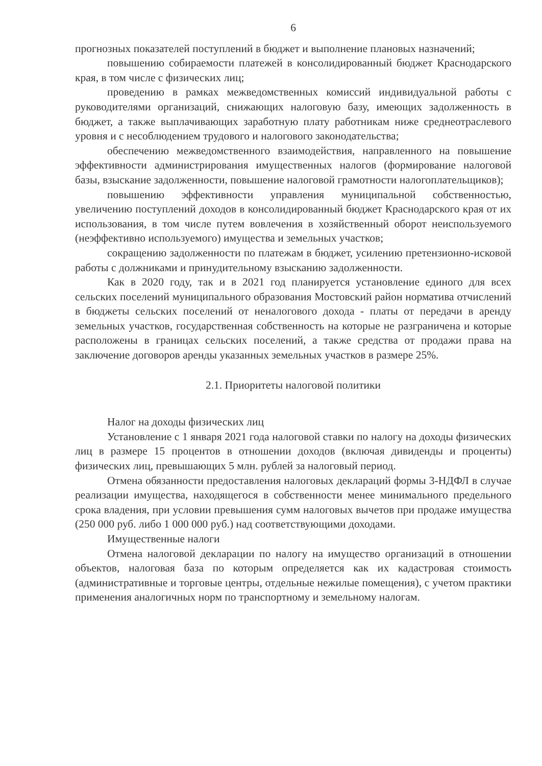6
прогнозных показателей поступлений в бюджет и выполнение плановых назначений;
повышению собираемости платежей в консолидированный бюджет Краснодарского края, в том числе с физических лиц;
проведению в рамках межведомственных комиссий индивидуальной работы с руководителями организаций, снижающих налоговую базу, имеющих задолженность в бюджет, а также выплачивающих заработную плату работникам ниже среднеотраслевого уровня и с несоблюдением трудового и налогового законодательства;
обеспечению межведомственного взаимодействия, направленного на повышение эффективности администрирования имущественных налогов (формирование налоговой базы, взыскание задолженности, повышение налоговой грамотности налогоплательщиков);
повышению эффективности управления муниципальной собственностью, увеличению поступлений доходов в консолидированный бюджет Краснодарского края от их использования, в том числе путем вовлечения в хозяйственный оборот неиспользуемого (неэффективно используемого) имущества и земельных участков;
сокращению задолженности по платежам в бюджет, усилению претензионно-исковой работы с должниками и принудительному взысканию задолженности.
Как в 2020 году, так и в 2021 год планируется установление единого для всех сельских поселений муниципального образования Мостовский район норматива отчислений в бюджеты сельских поселений от неналогового дохода - платы от передачи в аренду земельных участков, государственная собственность на которые не разграничена и которые расположены в границах сельских поселений, а также средства от продажи права на заключение договоров аренды указанных земельных участков в размере 25%.
2.1. Приоритеты налоговой политики
Налог на доходы физических лиц
Установление с 1 января 2021 года налоговой ставки по налогу на доходы физических лиц в размере 15 процентов в отношении доходов (включая дивиденды и проценты) физических лиц, превышающих 5 млн. рублей за налоговый период.
Отмена обязанности предоставления налоговых деклараций формы 3-НДФЛ в случае реализации имущества, находящегося в собственности менее минимального предельного срока владения, при условии превышения сумм налоговых вычетов при продаже имущества (250 000 руб. либо 1 000 000 руб.) над соответствующими доходами.
Имущественные налоги
Отмена налоговой декларации по налогу на имущество организаций в отношении объектов, налоговая база по которым определяется как их кадастровая стоимость (административные и торговые центры, отдельные нежилые помещения), с учетом практики применения аналогичных норм по транспортному и земельному налогам.